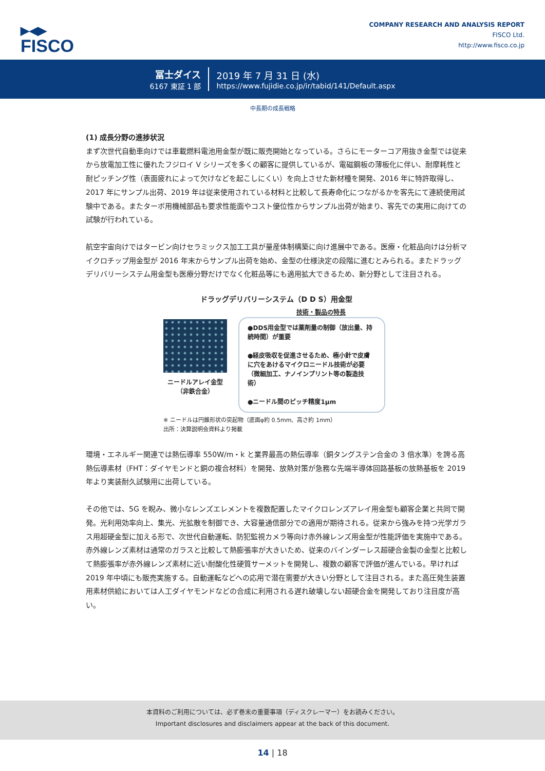▶◀▶
FISCO
COMPANY RESEARCH AND ANALYSIS REPORT
FISCO Ltd.
http://www.fisco.co.jp
冨士ダイス
6167 東証 1 部
2019 年 7 月 31 日 (水)
https://www.fujidie.co.jp/ir/tabid/141/Default.aspx
中長期の成長戦略
(1) 成長分野の進捗状況
まず次世代自動車向けでは車載燃料電池用金型が既に販売開始となっている。さらにモーターコア用抜き金型では従来から放電加工性に優れたフジロイ V シリーズを多くの顧客に提供しているが、電磁鋼板の薄板化に伴い、耐摩耗性と耐ピッチング性（表面疲れによって欠けなどを起こしにくい）を向上させた新材種を開発、2016 年に特許取得し、2017 年にサンプル出荷、2019 年は従来使用されている材料と比較して長寿命化につながるかを客先にて連続使用試験中である。またターボ用機械部品も要求性能面やコスト優位性からサンプル出荷が始まり、客先での実用に向けての試験が行われている。
航空宇宙向けではタービン向けセラミックス加工工具が量産体制構築に向け進展中である。医療・化粧品向けは分析マイクロチップ用金型が 2016 年末からサンプル出荷を始め、金型の仕様決定の段階に進むとみられる。またドラッグデリバリーシステム用金型も医療分野だけでなく化粧品等にも適用拡大できるため、新分野として注目される。
ドラッグデリバリーシステム（D D S）用金型
技術・製品の特長
ニードルアレイ金型
（非鉄合金）
●DDS用金型では薬剤量の制御（放出量、持続時間）が重要
●経皮吸収を促進させるため、極小針で皮膚に穴をあけるマイクロニードル技術が必要（微細加工、ナノインプリント等の製造技術）
●ニードル間のピッチ精度1μm
※ ニードルは円錐形状の突起物（底面φ約 0.5mm、高さ約 1mm）
出所：決算説明会資料より掲載
環境・エネルギー関連では熱伝導率 550W/m・k と業界最高の熱伝導率（銅タングステン合金の 3 倍水準）を誇る高熱伝導素材（FHT：ダイヤモンドと銅の複合材料）を開発、放熱対策が急務な先端半導体回路基板の放熱基板を 2019 年より実装耐久試験用に出荷している。
その他では、5G を睨み、微小なレンズエレメントを複数配置したマイクロレンズアレイ用金型も顧客企業と共同で開発。光利用効率向上、集光、光拡散を制御でき、大容量通信部分での適用が期待される。従来から強みを持つ光学ガラス用超硬金型に加える形で、次世代自動運転、防犯監視カメラ等向け赤外線レンズ用金型が性能評価を実施中である。赤外線レンズ素材は通常のガラスと比較して熱膨張率が大きいため、従来のバインダーレス超硬合金製の金型と比較して熱膨張率が赤外線レンズ素材に近い耐酸化性硬質サーメットを開発し、複数の顧客で評価が進んでいる。早ければ 2019 年中頃にも販売実施する。自動運転などへの応用で潜在需要が大きい分野として注目される。また高圧発生装置用素材供給においては人工ダイヤモンドなどの合成に利用される遅れ破壊しない超硬合金を開発しており注目度が高い。
本資料のご利用については、必ず巻末の重要事項（ディスクレーマー）をお読みください。
Important disclosures and disclaimers appear at the back of this document.
14 | 18